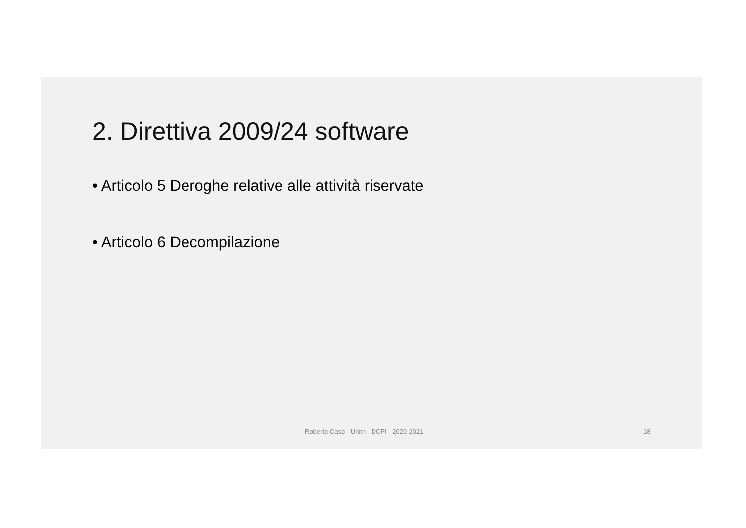2. Direttiva 2009/24 software
• Articolo 5 Deroghe relative alle attività riservate
• Articolo 6 Decompilazione
Roberto Caso - Unitn - DCPI - 2020-2021 18